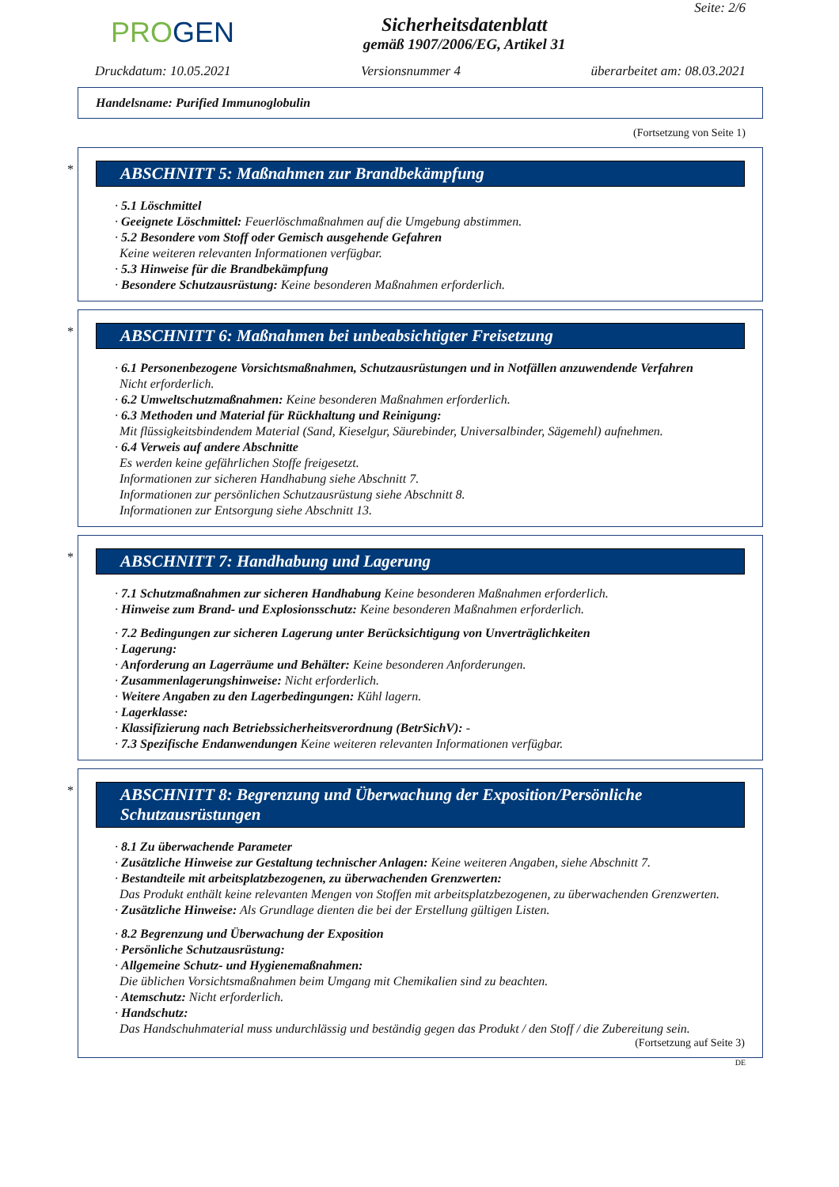PROGEN
Sicherheitsdatenblatt
gemäß 1907/2006/EG, Artikel 31
Seite: 2/6
Druckdatum: 10.05.2021 Versionsnummer 4 überarbeitet am: 08.03.2021
Handelsname: Purified Immunoglobulin
(Fortsetzung von Seite 1)
*
ABSCHNITT 5: Maßnahmen zur Brandbekämpfung
· 5.1 Löschmittel
· Geeignete Löschmittel: Feuerlöschmaßnahmen auf die Umgebung abstimmen.
· 5.2 Besondere vom Stoff oder Gemisch ausgehende Gefahren
Keine weiteren relevanten Informationen verfügbar.
· 5.3 Hinweise für die Brandbekämpfung
· Besondere Schutzausrüstung: Keine besonderen Maßnahmen erforderlich.
*
ABSCHNITT 6: Maßnahmen bei unbeabsichtigter Freisetzung
· 6.1 Personenbezogene Vorsichtsmaßnahmen, Schutzausrüstungen und in Notfällen anzuwendende Verfahren
Nicht erforderlich.
· 6.2 Umweltschutzmaßnahmen: Keine besonderen Maßnahmen erforderlich.
· 6.3 Methoden und Material für Rückhaltung und Reinigung:
Mit flüssigkeitsbindendem Material (Sand, Kieselgur, Säurebinder, Universalbinder, Sägemehl) aufnehmen.
· 6.4 Verweis auf andere Abschnitte
Es werden keine gefährlichen Stoffe freigesetzt.
Informationen zur sicheren Handhabung siehe Abschnitt 7.
Informationen zur persönlichen Schutzausrüstung siehe Abschnitt 8.
Informationen zur Entsorgung siehe Abschnitt 13.
*
ABSCHNITT 7: Handhabung und Lagerung
· 7.1 Schutzmaßnahmen zur sicheren Handhabung Keine besonderen Maßnahmen erforderlich.
· Hinweise zum Brand- und Explosionsschutz: Keine besonderen Maßnahmen erforderlich.
· 7.2 Bedingungen zur sicheren Lagerung unter Berücksichtigung von Unverträglichkeiten
· Lagerung:
· Anforderung an Lagerräume und Behälter: Keine besonderen Anforderungen.
· Zusammenlagerungshinweise: Nicht erforderlich.
· Weitere Angaben zu den Lagerbedingungen: Kühl lagern.
· Lagerklasse:
· Klassifizierung nach Betriebssicherheitsverordnung (BetrSichV): -
· 7.3 Spezifische Endanwendungen Keine weiteren relevanten Informationen verfügbar.
*
ABSCHNITT 8: Begrenzung und Überwachung der Exposition/Persönliche Schutzausrüstungen
· 8.1 Zu überwachende Parameter
· Zusätzliche Hinweise zur Gestaltung technischer Anlagen: Keine weiteren Angaben, siehe Abschnitt 7.
· Bestandteile mit arbeitsplatzbezogenen, zu überwachenden Grenzwerten:
Das Produkt enthält keine relevanten Mengen von Stoffen mit arbeitsplatzbezogenen, zu überwachenden Grenzwerten.
· Zusätzliche Hinweise: Als Grundlage dienten die bei der Erstellung gültigen Listen.
· 8.2 Begrenzung und Überwachung der Exposition
· Persönliche Schutzausrüstung:
· Allgemeine Schutz- und Hygienemaßnahmen:
Die üblichen Vorsichtsmaßnahmen beim Umgang mit Chemikalien sind zu beachten.
· Atemschutz: Nicht erforderlich.
· Handschutz:
Das Handschuhmaterial muss undurchlässig und beständig gegen das Produkt / den Stoff / die Zubereitung sein.
(Fortsetzung auf Seite 3)
DE